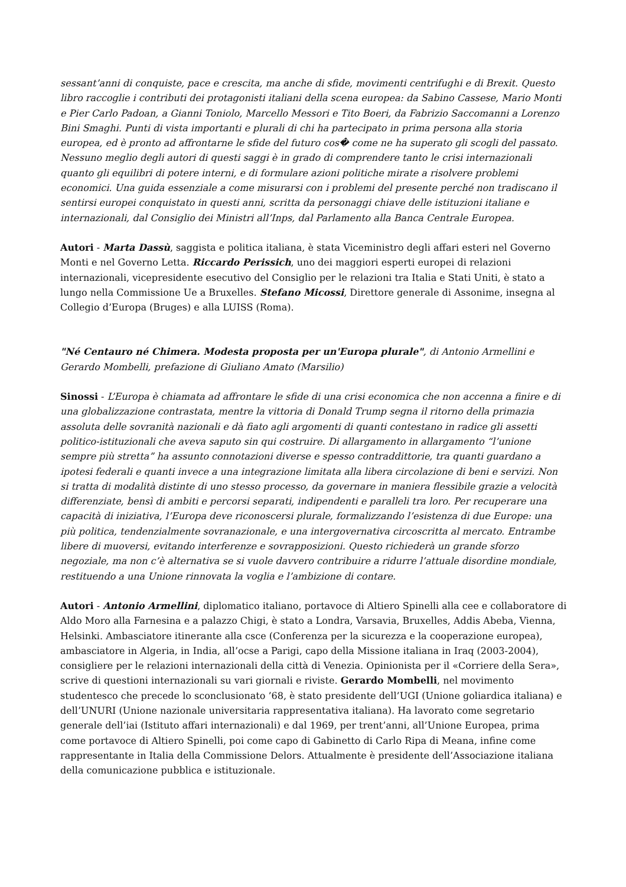sessant’anni di conquiste, pace e crescita, ma anche di sfide, movimenti centrifughi e di Brexit. Questo libro raccoglie i contributi dei protagonisti italiani della scena europea: da Sabino Cassese, Mario Monti e Pier Carlo Padoan, a Gianni Toniolo, Marcello Messori e Tito Boeri, da Fabrizio Saccomanni a Lorenzo Bini Smaghi. Punti di vista importanti e plurali di chi ha partecipato in prima persona alla storia europea, ed è pronto ad affrontarne le sfide del futuro cos� come ne ha superato gli scogli del passato. Nessuno meglio degli autori di questi saggi è in grado di comprendere tanto le crisi internazionali quanto gli equilibri di potere interni, e di formulare azioni politiche mirate a risolvere problemi economici. Una guida essenziale a come misurarsi con i problemi del presente perché non tradiscano il sentirsi europei conquistato in questi anni, scritta da personaggi chiave delle istituzioni italiane e internazionali, dal Consiglio dei Ministri all’Inps, dal Parlamento alla Banca Centrale Europea.
Autori - Marta Dassù, saggista e politica italiana, è stata Viceministro degli affari esteri nel Governo Monti e nel Governo Letta. Riccardo Perissich, uno dei maggiori esperti europei di relazioni internazionali, vicepresidente esecutivo del Consiglio per le relazioni tra Italia e Stati Uniti, è stato a lungo nella Commissione Ue a Bruxelles. Stefano Micossi, Direttore generale di Assonime, insegna al Collegio d’Europa (Bruges) e alla LUISS (Roma).
"Né Centauro né Chimera. Modesta proposta per un'Europa plurale", di Antonio Armellini e Gerardo Mombelli, prefazione di Giuliano Amato (Marsilio)
Sinossi - L’Europa è chiamata ad affrontare le sfide di una crisi economica che non accenna a finire e di una globalizzazione contrastata, mentre la vittoria di Donald Trump segna il ritorno della primazia assoluta delle sovranità nazionali e dà fiato agli argomenti di quanti contestano in radice gli assetti politico-istituzionali che aveva saputo sin qui costruire. Di allargamento in allargamento “l’unione sempre più stretta” ha assunto connotazioni diverse e spesso contraddittorie, tra quanti guardano a ipotesi federali e quanti invece a una integrazione limitata alla libera circolazione di beni e servizi. Non si tratta di modalità distinte di uno stesso processo, da governare in maniera flessibile grazie a velocità differenziate, bensì di ambiti e percorsi separati, indipendenti e paralleli tra loro. Per recuperare una capacità di iniziativa, l’Europa deve riconoscersi plurale, formalizzando l’esistenza di due Europe: una più politica, tendenzialmente sovranazionale, e una intergovernativa circoscritta al mercato. Entrambe libere di muoversi, evitando interferenze e sovrapposizioni. Questo richiederà un grande sforzo negoziale, ma non c’è alternativa se si vuole davvero contribuire a ridurre l’attuale disordine mondiale, restituendo a una Unione rinnovata la voglia e l’ambizione di contare.
Autori - Antonio Armellini, diplomatico italiano, portavoce di Altiero Spinelli alla cee e collaboratore di Aldo Moro alla Farnesina e a palazzo Chigi, è stato a Londra, Varsavia, Bruxelles, Addis Abeba, Vienna, Helsinki. Ambasciatore itinerante alla csce (Conferenza per la sicurezza e la cooperazione europea), ambasciatore in Algeria, in India, all’ocse a Parigi, capo della Missione italiana in Iraq (2003-2004), consigliere per le relazioni internazionali della città di Venezia. Opinionista per il «Corriere della Sera», scrive di questioni internazionali su vari giornali e riviste. Gerardo Mombelli, nel movimento studentesco che precede lo sconclusionato ’68, è stato presidente dell’UGI (Unione goliardica italiana) e dell’UNURI (Unione nazionale universitaria rappresentativa italiana). Ha lavorato come segretario generale dell’iai (Istituto affari internazionali) e dal 1969, per trent’anni, all’Unione Europea, prima come portavoce di Altiero Spinelli, poi come capo di Gabinetto di Carlo Ripa di Meana, infine come rappresentante in Italia della Commissione Delors. Attualmente è presidente dell’Associazione italiana della comunicazione pubblica e istituzionale.